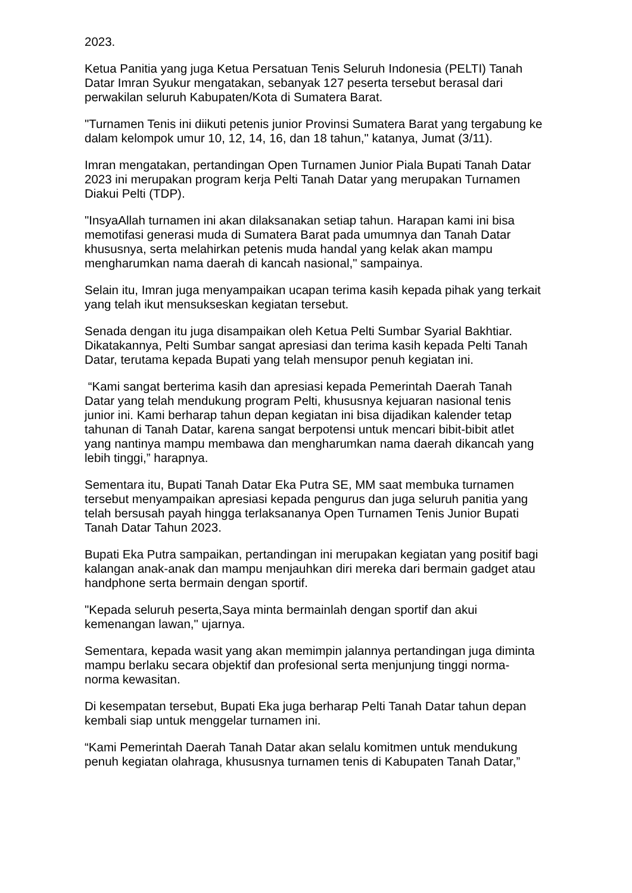2023.
Ketua Panitia yang juga Ketua Persatuan Tenis Seluruh Indonesia (PELTI) Tanah Datar Imran Syukur mengatakan, sebanyak 127 peserta tersebut berasal dari perwakilan seluruh Kabupaten/Kota di Sumatera Barat.
"Turnamen Tenis ini diikuti petenis junior Provinsi Sumatera Barat yang tergabung ke dalam kelompok umur 10, 12, 14, 16, dan 18 tahun," katanya, Jumat (3/11).
Imran mengatakan, pertandingan Open Turnamen Junior Piala Bupati Tanah Datar 2023 ini merupakan program kerja Pelti Tanah Datar yang merupakan Turnamen Diakui Pelti (TDP).
"InsyaAllah turnamen ini akan dilaksanakan setiap tahun. Harapan kami ini bisa memotifasi generasi muda di Sumatera Barat pada umumnya dan Tanah Datar khususnya, serta melahirkan petenis muda handal yang kelak akan mampu mengharumkan nama daerah di kancah nasional," sampainya.
Selain itu, Imran juga menyampaikan ucapan terima kasih kepada pihak yang terkait yang telah ikut mensukseskan kegiatan tersebut.
Senada dengan itu juga disampaikan oleh Ketua Pelti Sumbar Syarial Bakhtiar. Dikatakannya, Pelti Sumbar sangat apresiasi dan terima kasih kepada Pelti Tanah Datar, terutama kepada Bupati yang telah mensupor penuh kegiatan ini.
“Kami sangat berterima kasih dan apresiasi kepada Pemerintah Daerah Tanah Datar yang telah mendukung program Pelti, khususnya kejuaran nasional tenis junior ini. Kami berharap tahun depan kegiatan ini bisa dijadikan kalender tetap tahunan di Tanah Datar, karena sangat berpotensi untuk mencari bibit-bibit atlet yang nantinya mampu membawa dan mengharumkan nama daerah dikancah yang lebih tinggi,” harapnya.
Sementara itu, Bupati Tanah Datar Eka Putra SE, MM saat membuka turnamen tersebut menyampaikan apresiasi kepada pengurus dan juga seluruh panitia yang telah bersusah payah hingga terlaksananya Open Turnamen Tenis Junior Bupati Tanah Datar Tahun 2023.
Bupati Eka Putra sampaikan, pertandingan ini merupakan kegiatan yang positif bagi kalangan anak-anak dan mampu menjauhkan diri mereka dari bermain gadget atau handphone serta bermain dengan sportif.
"Kepada seluruh peserta,Saya minta bermainlah dengan sportif dan akui kemenangan lawan," ujarnya.
Sementara, kepada wasit yang akan memimpin jalannya pertandingan juga diminta mampu berlaku secara objektif dan profesional serta menjunjung tinggi norma-norma kewasitan.
Di kesempatan tersebut, Bupati Eka juga berharap Pelti Tanah Datar tahun depan kembali siap untuk menggelar turnamen ini.
“Kami Pemerintah Daerah Tanah Datar akan selalu komitmen untuk mendukung penuh kegiatan olahraga, khususnya turnamen tenis di Kabupaten Tanah Datar,”